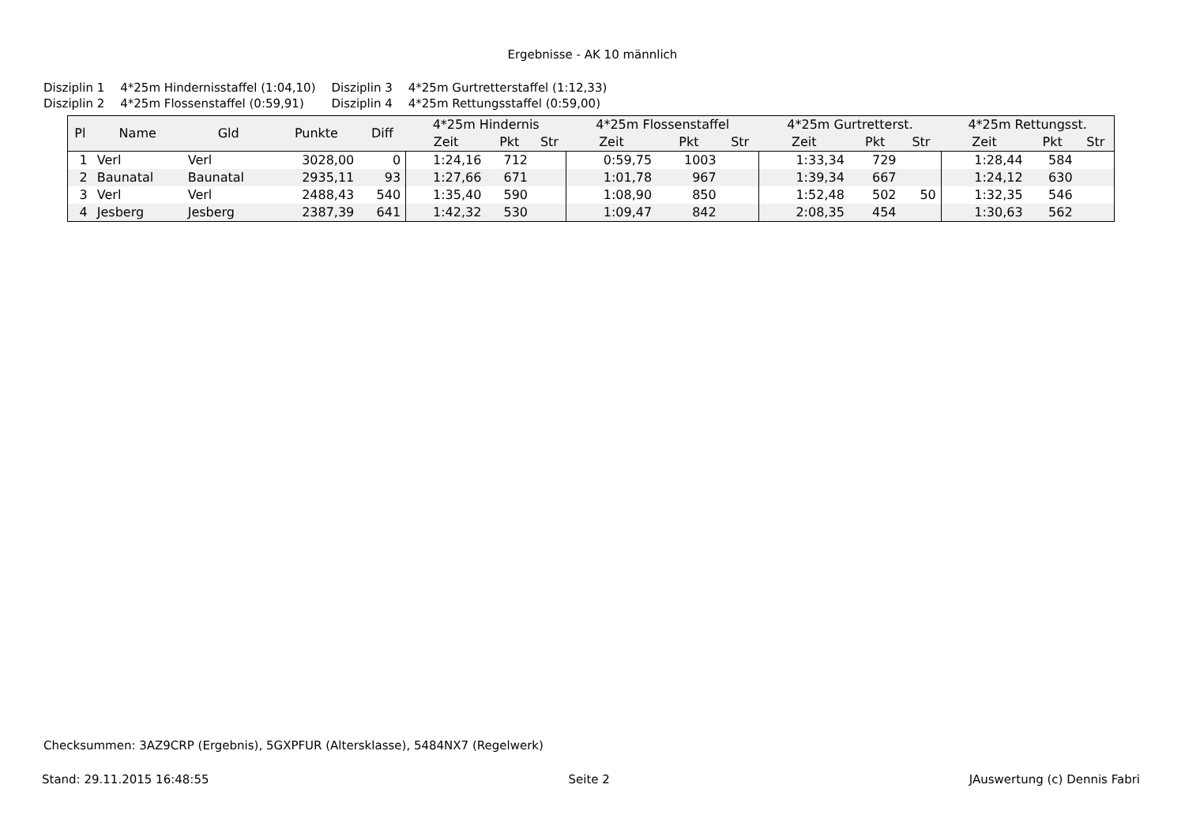Ergebnisse - AK 10 männlich
| Disziplin 1 | 4*25m Hindernisstaffel (1:04,10) | Disziplin 3 | 4*25m Gurtretterstaffel (1:12,33) |
| Disziplin 2 | 4*25m Flossenstaffel (0:59,91) | Disziplin 4 | 4*25m Rettungsstaffel (0:59,00) |
| Pl | Name | Gld | Punkte | Diff | 4*25m Hindernis | | | 4*25m Flossenstaffel | | | 4*25m Gurtretterst. | | | 4*25m Rettungsst. | | |
| --- | --- | --- | --- | --- | --- | --- | --- | --- | --- | --- | --- | --- | --- | --- | --- | --- |
| | | | | | Zeit | Pkt | Str | Zeit | Pkt | Str | Zeit | Pkt | Str | Zeit | Pkt | Str |
| 1 | Verl | Verl | 3028,00 | 0 | 1:24,16 | 712 | | 0:59,75 | 1003 | | 1:33,34 | 729 | | 1:28,44 | 584 | |
| 2 | Baunatal | Baunatal | 2935,11 | 93 | 1:27,66 | 671 | | 1:01,78 | 967 | | 1:39,34 | 667 | | 1:24,12 | 630 | |
| 3 | Verl | Verl | 2488,43 | 540 | 1:35,40 | 590 | | 1:08,90 | 850 | | 1:52,48 | 502 | 50 | 1:32,35 | 546 | |
| 4 | Jesberg | Jesberg | 2387,39 | 641 | 1:42,32 | 530 | | 1:09,47 | 842 | | 2:08,35 | 454 | | 1:30,63 | 562 | |
Checksummen: 3AZ9CRP (Ergebnis), 5GXPFUR (Altersklasse), 5484NX7 (Regelwerk)
Stand: 29.11.2015 16:48:55 Seite 2 JAuswertung (c) Dennis Fabri